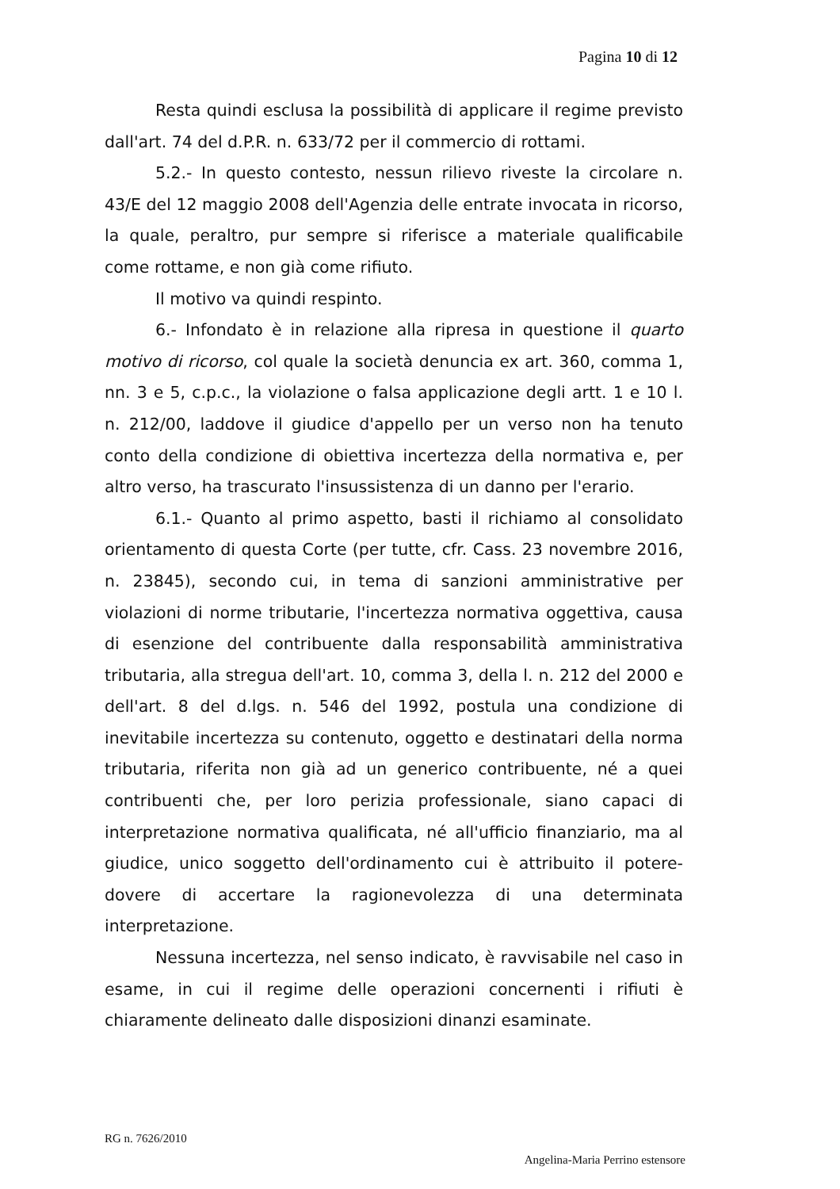Pagina 10 di 12
Resta quindi esclusa la possibilità di applicare il regime previsto dall'art. 74 del d.P.R. n. 633/72 per il commercio di rottami.
5.2.- In questo contesto, nessun rilievo riveste la circolare n. 43/E del 12 maggio 2008 dell'Agenzia delle entrate invocata in ricorso, la quale, peraltro, pur sempre si riferisce a materiale qualificabile come rottame, e non già come rifiuto.
Il motivo va quindi respinto.
6.- Infondato è in relazione alla ripresa in questione il quarto motivo di ricorso, col quale la società denuncia ex art. 360, comma 1, nn. 3 e 5, c.p.c., la violazione o falsa applicazione degli artt. 1 e 10 l. n. 212/00, laddove il giudice d'appello per un verso non ha tenuto conto della condizione di obiettiva incertezza della normativa e, per altro verso, ha trascurato l'insussistenza di un danno per l'erario.
6.1.- Quanto al primo aspetto, basti il richiamo al consolidato orientamento di questa Corte (per tutte, cfr. Cass. 23 novembre 2016, n. 23845), secondo cui, in tema di sanzioni amministrative per violazioni di norme tributarie, l'incertezza normativa oggettiva, causa di esenzione del contribuente dalla responsabilità amministrativa tributaria, alla stregua dell'art. 10, comma 3, della l. n. 212 del 2000 e dell'art. 8 del d.lgs. n. 546 del 1992, postula una condizione di inevitabile incertezza su contenuto, oggetto e destinatari della norma tributaria, riferita non già ad un generico contribuente, né a quei contribuenti che, per loro perizia professionale, siano capaci di interpretazione normativa qualificata, né all'ufficio finanziario, ma al giudice, unico soggetto dell'ordinamento cui è attribuito il potere-dovere di accertare la ragionevolezza di una determinata interpretazione.
Nessuna incertezza, nel senso indicato, è ravvisabile nel caso in esame, in cui il regime delle operazioni concernenti i rifiuti è chiaramente delineato dalle disposizioni dinanzi esaminate.
RG n. 7626/2010
Angelina-Maria Perrino estensore